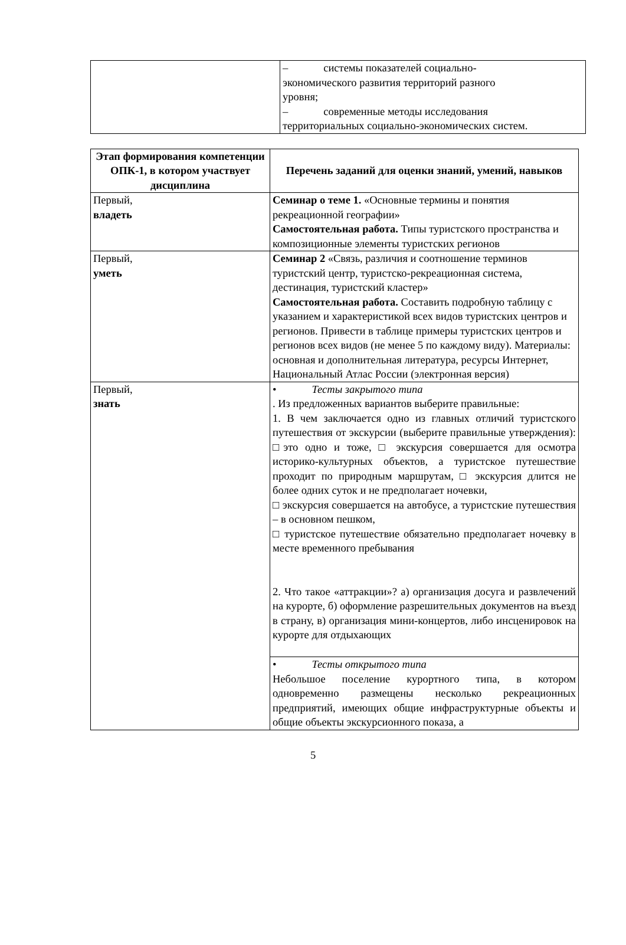| | – системы показателей социально- экономического развития территорий разного уровня; – современные методы исследования территориальных социально-экономических систем. |
| Этап формирования компетенции ОПК-1, в котором участвует дисциплина | Перечень заданий для оценки знаний, умений, навыков |
| --- | --- |
| Первый, владеть | Семинар о теме 1. «Основные термины и понятия рекреационной географии» Самостоятельная работа. Типы туристского пространства и композиционные элементы туристских регионов |
| Первый, уметь | Семинар 2 «Связь, различия и соотношение терминов туристский центр, туристско-рекреационная система, дестинация, туристский кластер» Самостоятельная работа. Составить подробную таблицу с указанием и характеристикой всех видов туристских центров и регионов. Привести в таблице примеры туристских центров и регионов всех видов (не менее 5 по каждому виду). Материалы: основная и дополнительная литература, ресурсы Интернет, Национальный Атлас России (электронная версия) |
| Первый, знать | • Тесты закрытого типа . Из предложенных вариантов выберите правильные: 1. В чем заключается одно из главных отличий туристского путешествия от экскурсии (выберите правильные утверждения): □это одно и тоже, □ экскурсия совершается для осмотра историко-культурных объектов, а туристское путешествие проходит по природным маршрутам, □ экскурсия длится не более одних суток и не предполагает ночевки, □ экскурсия совершается на автобусе, а туристские путешествия – в основном пешком, □ туристское путешествие обязательно предполагает ночевку в месте временного пребывания 2. Что такое «аттракции»? а) организация досуга и развлечений на курорте, б) оформление разрешительных документов на въезд в страну, в) организация мини-концертов, либо инсценировок на курорте для отдыхающих |
| | • Тесты открытого типа Небольшое поселение курортного типа, в котором одновременно размещены несколько рекреационных предприятий, имеющих общие инфраструктурные объекты и общие объекты экскурсионного показа, а |
5